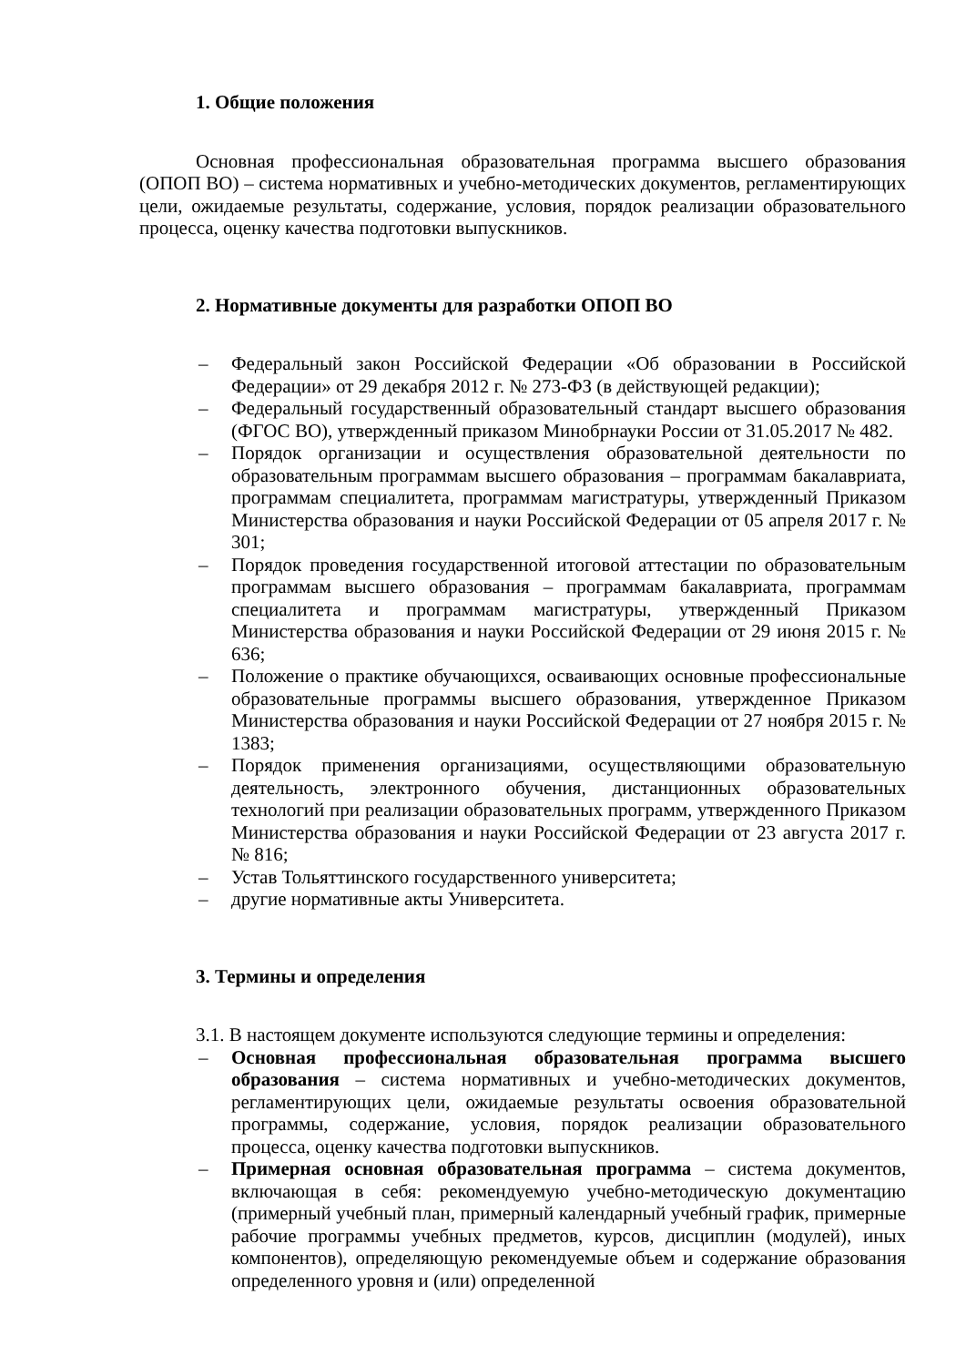1. Общие положения
Основная профессиональная образовательная программа высшего образования (ОПОП ВО) – система нормативных и учебно-методических документов, регламентирующих цели, ожидаемые результаты, содержание, условия, порядок реализации образовательного процесса, оценку качества подготовки выпускников.
2. Нормативные документы для разработки ОПОП ВО
– Федеральный закон Российской Федерации «Об образовании в Российской Федерации» от 29 декабря 2012 г. № 273-ФЗ (в действующей редакции);
– Федеральный государственный образовательный стандарт высшего образования (ФГОС ВО), утвержденный приказом Минобрнауки России от 31.05.2017 № 482.
– Порядок организации и осуществления образовательной деятельности по образовательным программам высшего образования – программам бакалавриата, программам специалитета, программам магистратуры, утвержденный Приказом Министерства образования и науки Российской Федерации от 05 апреля 2017 г. № 301;
– Порядок проведения государственной итоговой аттестации по образовательным программам высшего образования – программам бакалавриата, программам специалитета и программам магистратуры, утвержденный Приказом Министерства образования и науки Российской Федерации от 29 июня 2015 г. № 636;
– Положение о практике обучающихся, осваивающих основные профессиональные образовательные программы высшего образования, утвержденное Приказом Министерства образования и науки Российской Федерации от 27 ноября 2015 г. № 1383;
– Порядок применения организациями, осуществляющими образовательную деятельность, электронного обучения, дистанционных образовательных технологий при реализации образовательных программ, утвержденного Приказом Министерства образования и науки Российской Федерации от 23 августа 2017 г. № 816;
– Устав Тольяттинского государственного университета;
– другие нормативные акты Университета.
3. Термины и определения
3.1. В настоящем документе используются следующие термины и определения:
– Основная профессиональная образовательная программа высшего образования – система нормативных и учебно-методических документов, регламентирующих цели, ожидаемые результаты освоения образовательной программы, содержание, условия, порядок реализации образовательного процесса, оценку качества подготовки выпускников.
– Примерная основная образовательная программа – система документов, включающая в себя: рекомендуемую учебно-методическую документацию (примерный учебный план, примерный календарный учебный график, примерные рабочие программы учебных предметов, курсов, дисциплин (модулей), иных компонентов), определяющую рекомендуемые объем и содержание образования определенного уровня и (или) определенной